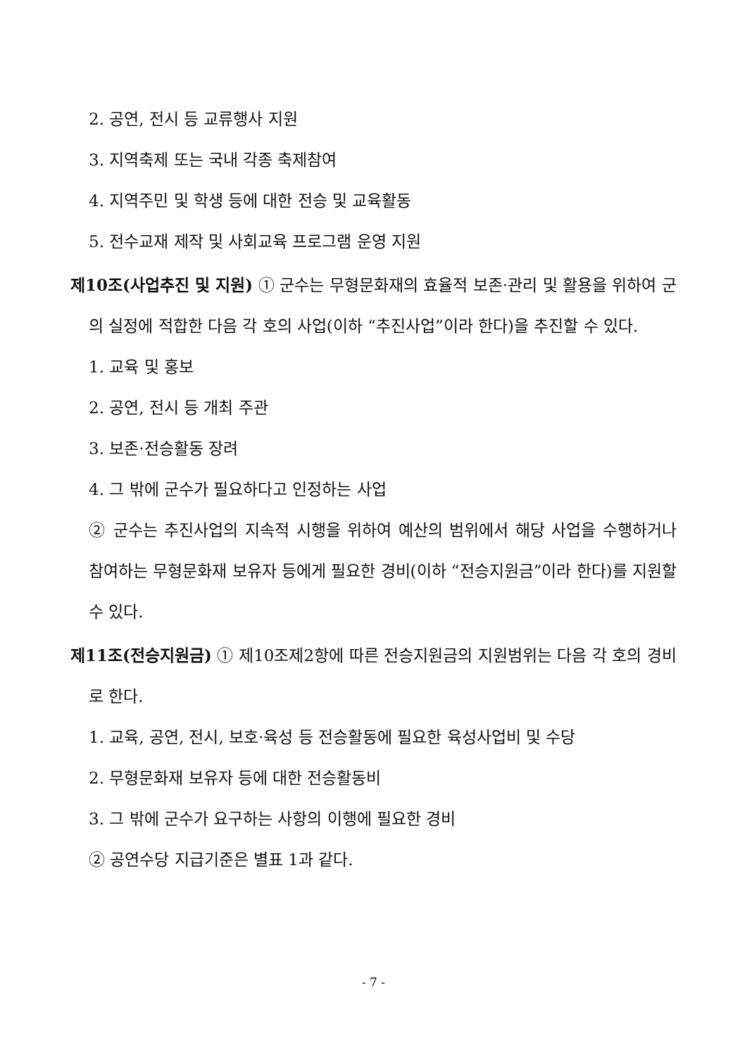2. 공연, 전시 등 교류행사 지원
3. 지역축제 또는 국내 각종 축제참여
4. 지역주민 및 학생 등에 대한 전승 및 교육활동
5. 전수교재 제작 및 사회교육 프로그램 운영 지원
제10조(사업추진 및 지원) ① 군수는 무형문화재의 효율적 보존·관리 및 활용을 위하여 군의 실정에 적합한 다음 각 호의 사업(이하 “추진사업”이라 한다)을 추진할 수 있다.
1. 교육 및 홍보
2. 공연, 전시 등 개최 주관
3. 보존·전승활동 장려
4. 그 밖에 군수가 필요하다고 인정하는 사업
② 군수는 추진사업의 지속적 시행을 위하여 예산의 범위에서 해당 사업을 수행하거나 참여하는 무형문화재 보유자 등에게 필요한 경비(이하 “전승지원금”이라 한다)를 지원할 수 있다.
제11조(전승지원금) ① 제10조제2항에 따른 전승지원금의 지원범위는 다음 각 호의 경비로 한다.
1. 교육, 공연, 전시, 보호·육성 등 전승활동에 필요한 육성사업비 및 수당
2. 무형문화재 보유자 등에 대한 전승활동비
3. 그 밖에 군수가 요구하는 사항의 이행에 필요한 경비
② 공연수당 지급기준은 별표 1과 같다.
- 7 -